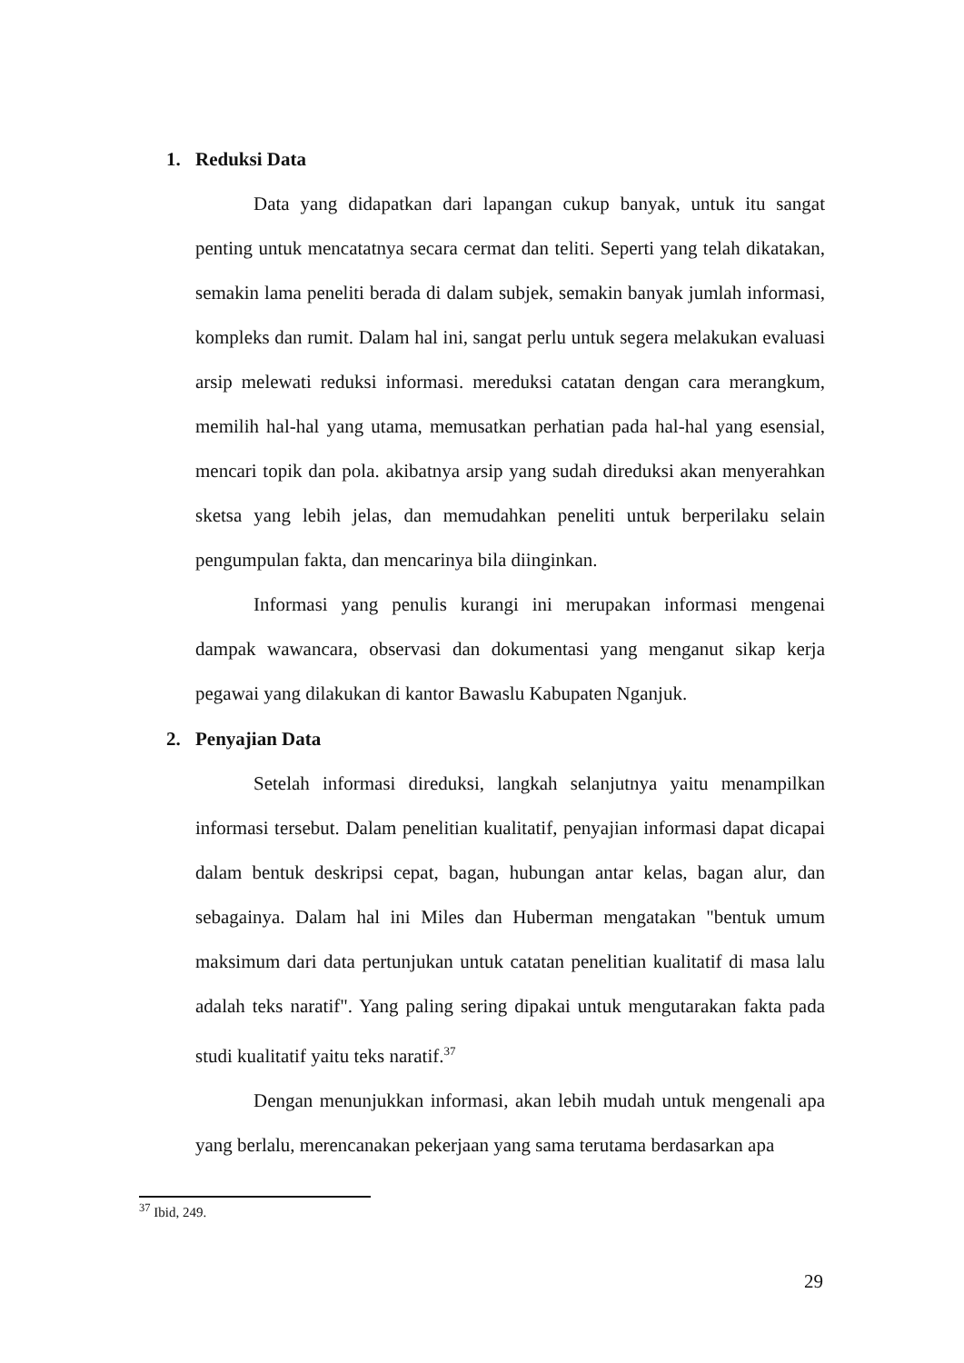1. Reduksi Data
Data yang didapatkan dari lapangan cukup banyak, untuk itu sangat penting untuk mencatatnya secara cermat dan teliti. Seperti yang telah dikatakan, semakin lama peneliti berada di dalam subjek, semakin banyak jumlah informasi, kompleks dan rumit. Dalam hal ini, sangat perlu untuk segera melakukan evaluasi arsip melewati reduksi informasi. mereduksi catatan dengan cara merangkum, memilih hal-hal yang utama, memusatkan perhatian pada hal-hal yang esensial, mencari topik dan pola. akibatnya arsip yang sudah direduksi akan menyerahkan sketsa yang lebih jelas, dan memudahkan peneliti untuk berperilaku selain pengumpulan fakta, dan mencarinya bila diinginkan.
Informasi yang penulis kurangi ini merupakan informasi mengenai dampak wawancara, observasi dan dokumentasi yang menganut sikap kerja pegawai yang dilakukan di kantor Bawaslu Kabupaten Nganjuk.
2. Penyajian Data
Setelah informasi direduksi, langkah selanjutnya yaitu menampilkan informasi tersebut. Dalam penelitian kualitatif, penyajian informasi dapat dicapai dalam bentuk deskripsi cepat, bagan, hubungan antar kelas, bagan alur, dan sebagainya. Dalam hal ini Miles dan Huberman mengatakan "bentuk umum maksimum dari data pertunjukan untuk catatan penelitian kualitatif di masa lalu adalah teks naratif". Yang paling sering dipakai untuk mengutarakan fakta pada studi kualitatif yaitu teks naratif.<sup>37</sup>
Dengan menunjukkan informasi, akan lebih mudah untuk mengenali apa yang berlalu, merencanakan pekerjaan yang sama terutama berdasarkan apa
<sup>37</sup> Ibid, 249.
29